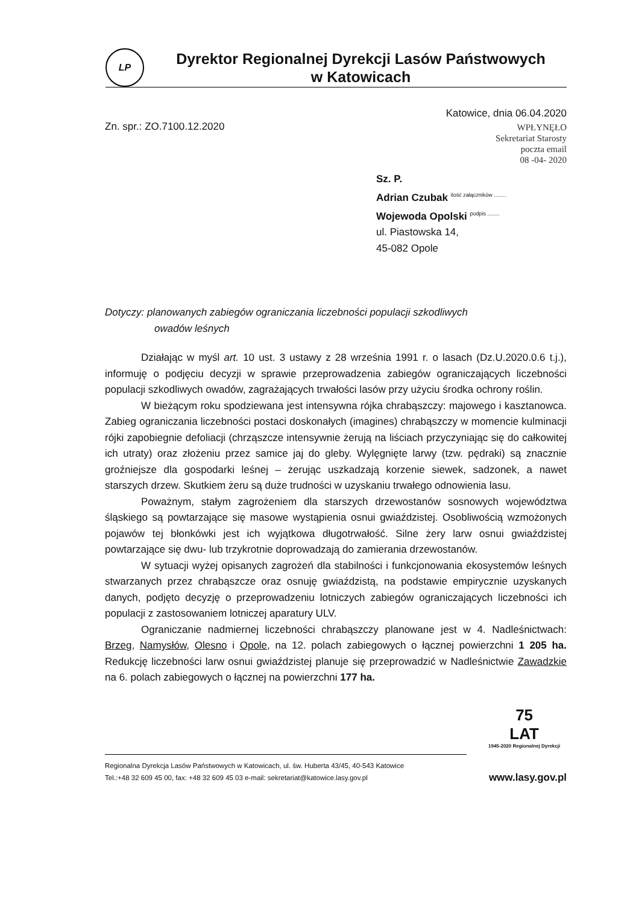LP
Dyrektor Regionalnej Dyrekcji Lasów Państwowych
w Katowicach
Zn. spr.: ZO.7100.12.2020
Katowice, dnia 06.04.2020
WPŁYNĘŁO
Sekretariat Starosty
poczta email
08 -04- 2020
Sz. P.
Adrian Czubak <sup>ilość załączników ........</sup>
Wojewoda Opolski <sup>podpis ........</sup>
ul. Piastowska 14,
45-082 Opole
Dotyczy: planowanych zabiegów ograniczania liczebności populacji szkodliwych
owadów leśnych
Działając w myśl art. 10 ust. 3 ustawy z 28 września 1991 r. o lasach (Dz.U.2020.0.6 t.j.), informuję o podjęciu decyzji w sprawie przeprowadzenia zabiegów ograniczających liczebności populacji szkodliwych owadów, zagrażających trwałości lasów przy użyciu środka ochrony roślin.
W bieżącym roku spodziewana jest intensywna rójka chrabąszczy: majowego i kasztanowca. Zabieg ograniczania liczebności postaci doskonałych (imagines) chrabąszczy w momencie kulminacji rójki zapobiegnie defoliacji (chrząszcze intensywnie żerują na liściach przyczyniając się do całkowitej ich utraty) oraz złożeniu przez samice jaj do gleby. Wylęgnięte larwy (tzw. pędraki) są znacznie groźniejsze dla gospodarki leśnej – żerując uszkadzają korzenie siewek, sadzonek, a nawet starszych drzew. Skutkiem żeru są duże trudności w uzyskaniu trwałego odnowienia lasu.
Poważnym, stałym zagrożeniem dla starszych drzewostanów sosnowych województwa śląskiego są powtarzające się masowe wystąpienia osnui gwiaździstej. Osobliwością wzmożonych pojawów tej błonkówki jest ich wyjątkowa długotrwałość. Silne żery larw osnui gwiaździstej powtarzające się dwu- lub trzykrotnie doprowadzają do zamierania drzewostanów.
W sytuacji wyżej opisanych zagrożeń dla stabilności i funkcjonowania ekosystemów leśnych stwarzanych przez chrabąszcze oraz osnuję gwiaździstą, na podstawie empirycznie uzyskanych danych, podjęto decyzję o przeprowadzeniu lotniczych zabiegów ograniczających liczebności ich populacji z zastosowaniem lotniczej aparatury ULV.
Ograniczanie nadmiernej liczebności chrabąszczy planowane jest w 4. Nadleśnictwach: Brzeg, Namysłów, Olesno i Opole, na 12. polach zabiegowych o łącznej powierzchni 1 205 ha. Redukcję liczebności larw osnui gwiaździstej planuje się przeprowadzić w Nadleśnictwie Zawadzkie na 6. polach zabiegowych o łącznej na powierzchni 177 ha.
75
LAT
1945-2020 Regionalnej Dyrekcji
Regionalna Dyrekcja Lasów Państwowych w Katowicach, ul. św. Huberta 43/45, 40-543 Katowice
Tel.:+48 32 609 45 00, fax: +48 32 609 45 03 e-mail: sekretariat@katowice.lasy.gov.pl
www.lasy.gov.pl